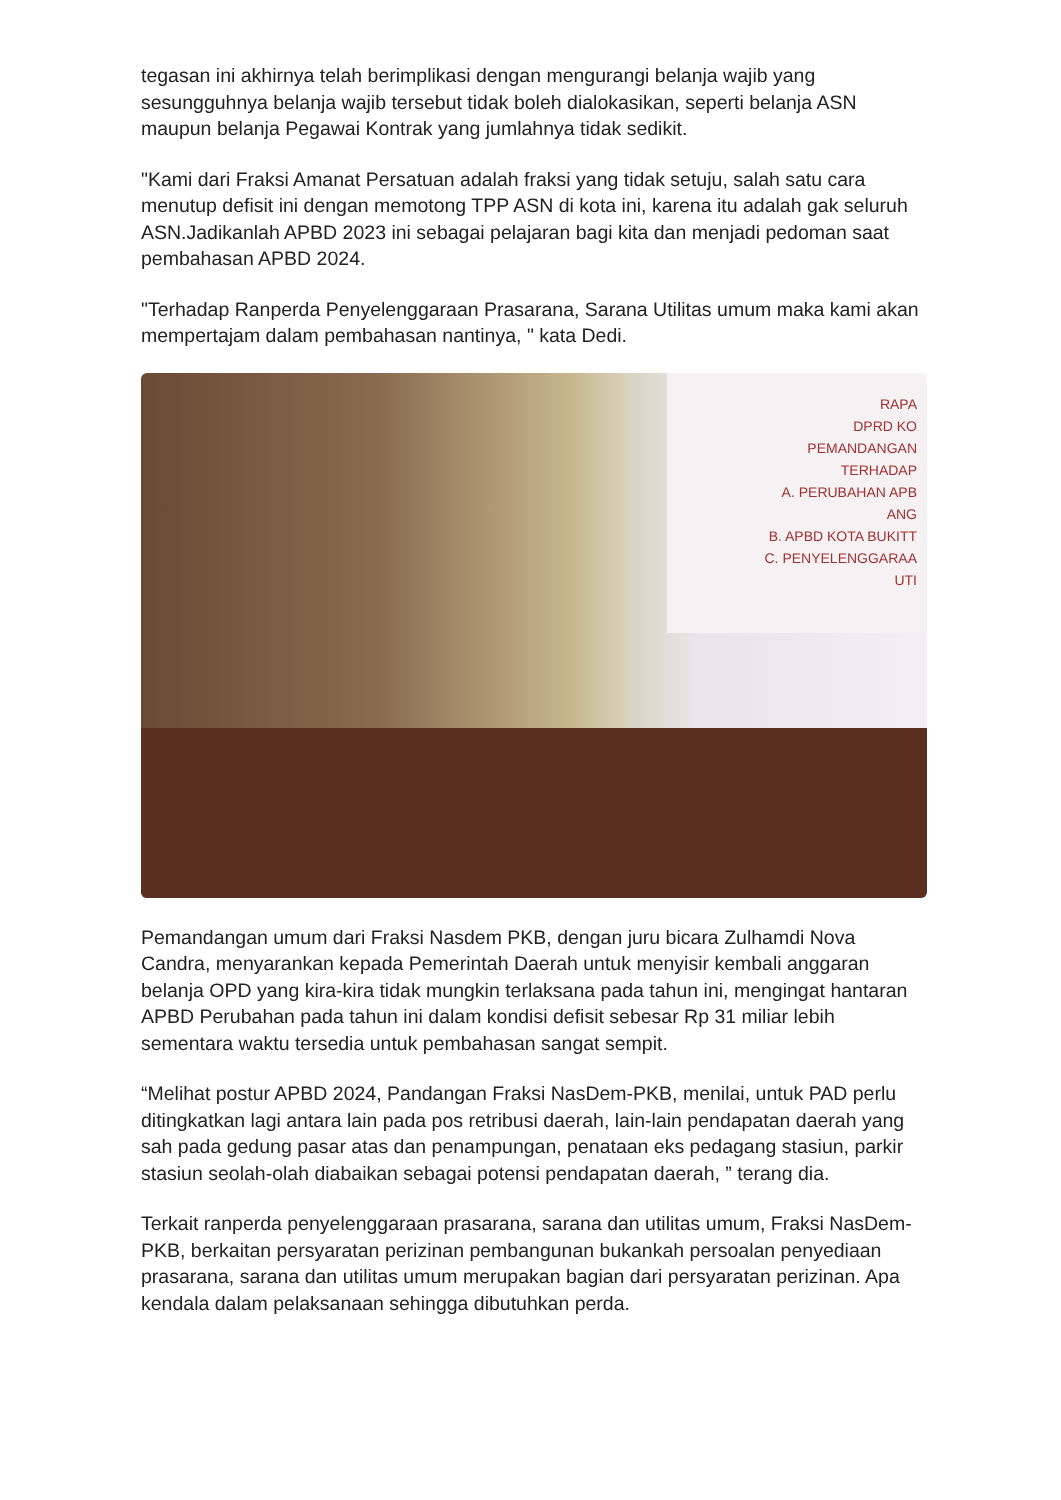tegasan ini akhirnya telah berimplikasi dengan mengurangi belanja wajib yang sesungguhnya belanja wajib tersebut tidak boleh dialokasikan, seperti belanja ASN maupun belanja Pegawai Kontrak yang jumlahnya tidak sedikit.
"Kami dari Fraksi Amanat Persatuan adalah fraksi yang tidak setuju, salah satu cara menutup defisit ini dengan memotong TPP ASN di kota ini, karena itu adalah gak seluruh ASN.Jadikanlah APBD 2023 ini sebagai pelajaran bagi kita dan menjadi pedoman saat pembahasan APBD 2024.
"Terhadap Ranperda Penyelenggaraan Prasarana, Sarana Utilitas umum maka kami akan mempertajam dalam pembahasan nantinya, " kata Dedi.
RAPA
DPRD KO
PEMANDANGAN
TERHADAP
A. PERUBAHAN APB
ANG
B. APBD KOTA BUKITT
C. PENYELENGGARAA
UTI
Pemandangan umum dari Fraksi Nasdem PKB, dengan juru bicara Zulhamdi Nova Candra, menyarankan kepada Pemerintah Daerah untuk menyisir kembali anggaran belanja OPD yang kira-kira tidak mungkin terlaksana pada tahun ini, mengingat hantaran APBD Perubahan pada tahun ini dalam kondisi defisit sebesar Rp 31 miliar lebih sementara waktu tersedia untuk pembahasan sangat sempit.
“Melihat postur APBD 2024, Pandangan Fraksi NasDem-PKB, menilai, untuk PAD perlu ditingkatkan lagi antara lain pada pos retribusi daerah, lain-lain pendapatan daerah yang sah pada gedung pasar atas dan penampungan, penataan eks pedagang stasiun, parkir stasiun seolah-olah diabaikan sebagai potensi pendapatan daerah, ” terang dia.
Terkait ranperda penyelenggaraan prasarana, sarana dan utilitas umum, Fraksi NasDem-PKB, berkaitan persyaratan perizinan pembangunan bukankah persoalan penyediaan prasarana, sarana dan utilitas umum merupakan bagian dari persyaratan perizinan. Apa kendala dalam pelaksanaan sehingga dibutuhkan perda.